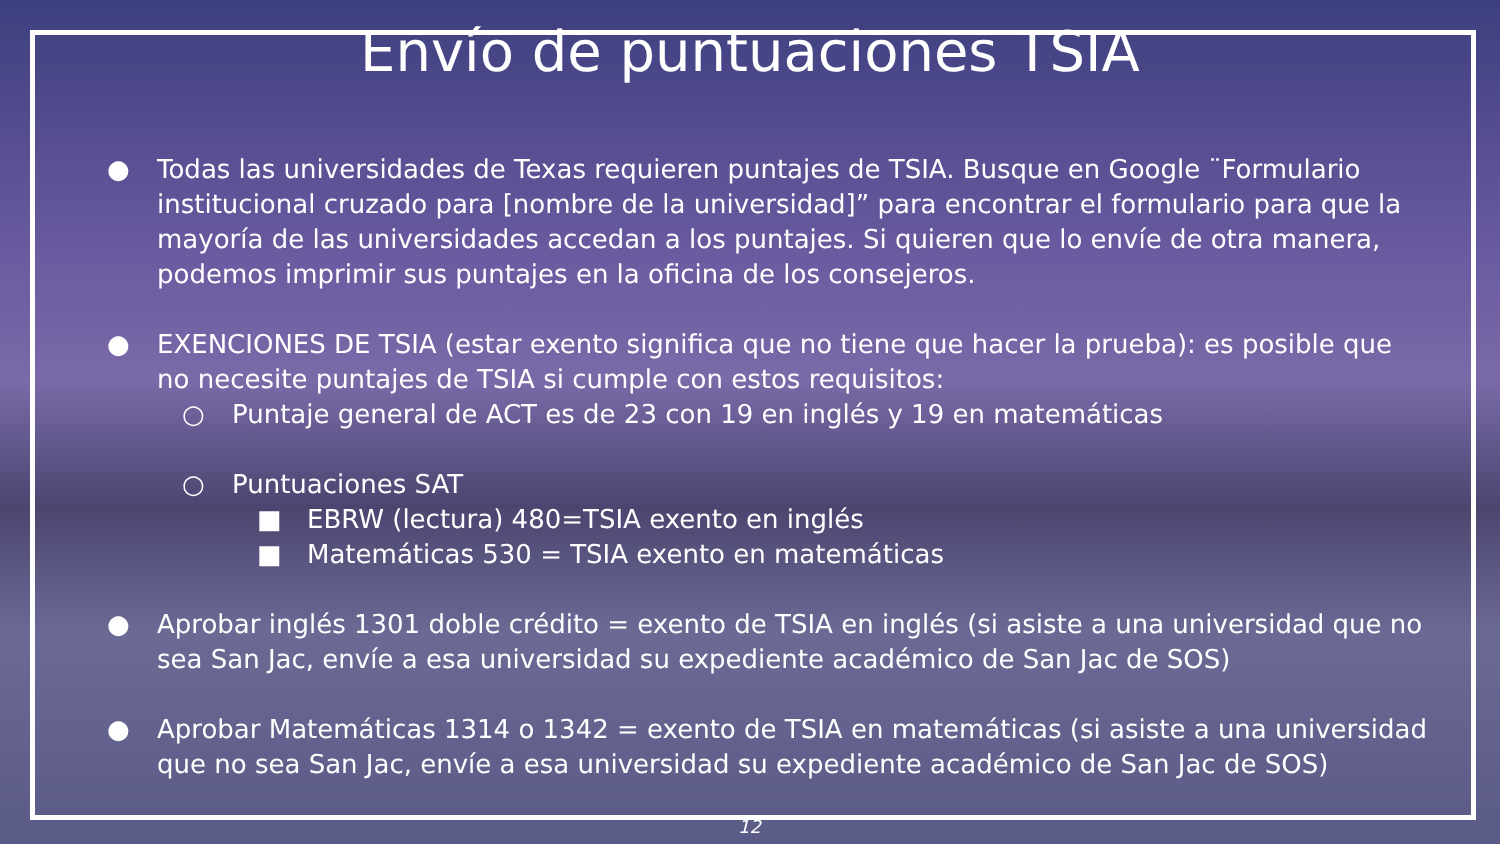Envío de puntuaciones TSIA
● Todas las universidades de Texas requieren puntajes de TSIA. Busque en Google ¨Formulario institucional cruzado para [nombre de la universidad]” para encontrar el formulario para que la mayoría de las universidades accedan a los puntajes. Si quieren que lo envíe de otra manera, podemos imprimir sus puntajes en la oficina de los consejeros.
● EXENCIONES DE TSIA (estar exento significa que no tiene que hacer la prueba): es posible que no necesite puntajes de TSIA si cumple con estos requisitos:
○ Puntaje general de ACT es de 23 con 19 en inglés y 19 en matemáticas
○ Puntuaciones SAT
■ EBRW (lectura) 480=TSIA exento en inglés
■ Matemáticas 530 = TSIA exento en matemáticas
● Aprobar inglés 1301 doble crédito = exento de TSIA en inglés (si asiste a una universidad que no sea San Jac, envíe a esa universidad su expediente académico de San Jac de SOS)
● Aprobar Matemáticas 1314 o 1342 = exento de TSIA en matemáticas (si asiste a una universidad que no sea San Jac, envíe a esa universidad su expediente académico de San Jac de SOS)
12